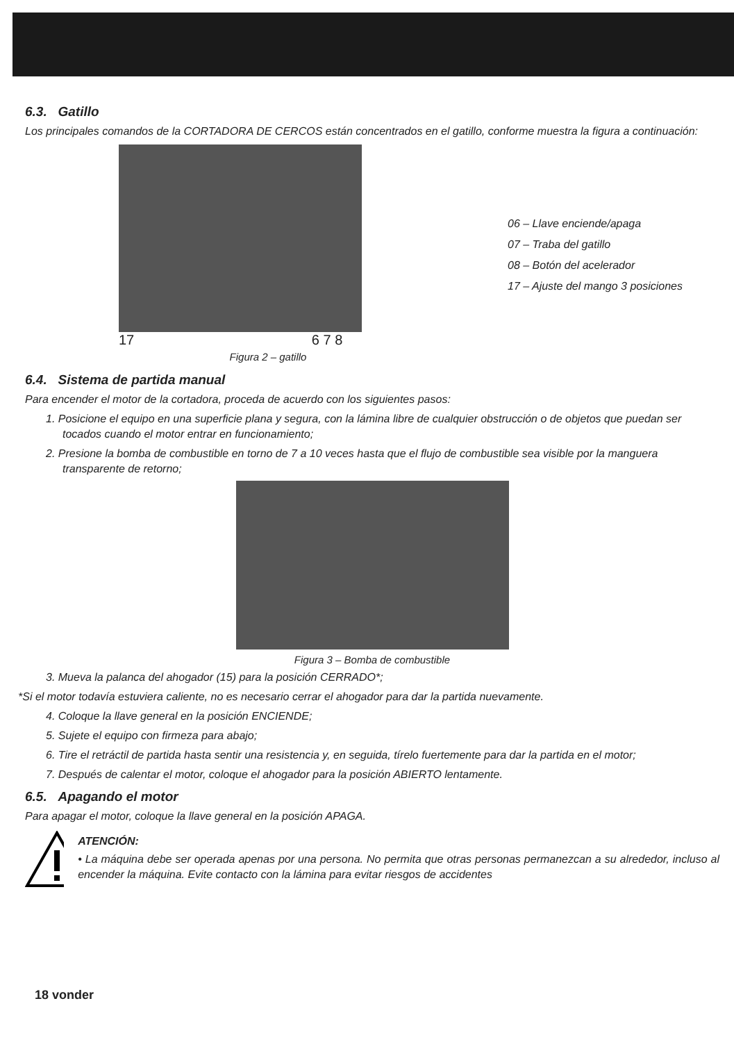6.3. Gatillo
Los principales comandos de la CORTADORA DE CERCOS están concentrados en el gatillo, conforme muestra la figura a continuación:
17 6 7 8
Figura 2 – gatillo
06 – Llave enciende/apaga
07 – Traba del gatillo
08 – Botón del acelerador
17 – Ajuste del mango 3 posiciones
6.4. Sistema de partida manual
Para encender el motor de la cortadora, proceda de acuerdo con los siguientes pasos:
1. Posicione el equipo en una superficie plana y segura, con la lámina libre de cualquier obstrucción o de objetos que puedan ser tocados cuando el motor entrar en funcionamiento;
2. Presione la bomba de combustible en torno de 7 a 10 veces hasta que el flujo de combustible sea visible por la manguera transparente de retorno;
Figura 3 – Bomba de combustible
3. Mueva la palanca del ahogador (15) para la posición CERRADO*;
*Si el motor todavía estuviera caliente, no es necesario cerrar el ahogador para dar la partida nuevamente.
4. Coloque la llave general en la posición ENCIENDE;
5. Sujete el equipo con firmeza para abajo;
6. Tire el retráctil de partida hasta sentir una resistencia y, en seguida, tírelo fuertemente para dar la partida en el motor;
7. Después de calentar el motor, coloque el ahogador para la posición ABIERTO lentamente.
6.5. Apagando el motor
Para apagar el motor, coloque la llave general en la posición APAGA.
ATENCIÓN:
• La máquina debe ser operada apenas por una persona. No permita que otras personas permanezcan a su alrededor, incluso al encender la máquina. Evite contacto con la lámina para evitar riesgos de accidentes
18 vonder